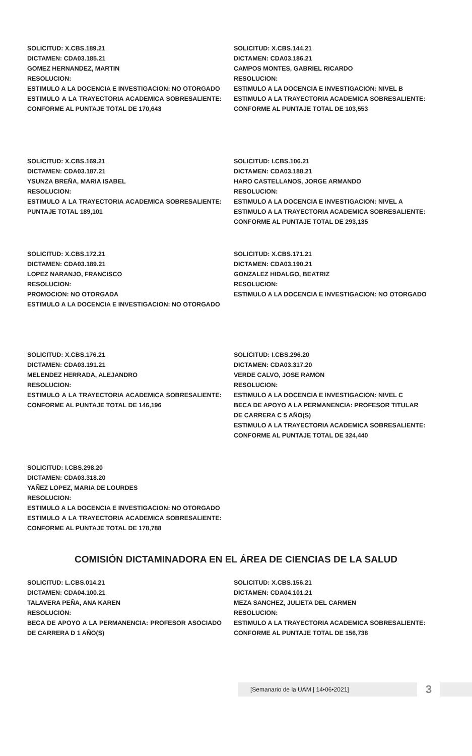SOLICITUD: X.CBS.189.21
DICTAMEN: CDA03.185.21
GOMEZ HERNANDEZ, MARTIN
RESOLUCION:
ESTIMULO A LA DOCENCIA E INVESTIGACION: NO OTORGADO
ESTIMULO A LA TRAYECTORIA ACADEMICA SOBRESALIENTE: CONFORME AL PUNTAJE TOTAL DE 170,643
SOLICITUD: X.CBS.144.21
DICTAMEN: CDA03.186.21
CAMPOS MONTES, GABRIEL RICARDO
RESOLUCION:
ESTIMULO A LA DOCENCIA E INVESTIGACION: NIVEL B
ESTIMULO A LA TRAYECTORIA ACADEMICA SOBRESALIENTE: CONFORME AL PUNTAJE TOTAL DE 103,553
SOLICITUD: X.CBS.169.21
DICTAMEN: CDA03.187.21
YSUNZA BREÑA, MARIA ISABEL
RESOLUCION:
ESTIMULO A LA TRAYECTORIA ACADEMICA SOBRESALIENTE: PUNTAJE TOTAL 189,101
SOLICITUD: I.CBS.106.21
DICTAMEN: CDA03.188.21
HARO CASTELLANOS, JORGE ARMANDO
RESOLUCION:
ESTIMULO A LA DOCENCIA E INVESTIGACION: NIVEL A
ESTIMULO A LA TRAYECTORIA ACADEMICA SOBRESALIENTE: CONFORME AL PUNTAJE TOTAL DE 293,135
SOLICITUD: X.CBS.172.21
DICTAMEN: CDA03.189.21
LOPEZ NARANJO, FRANCISCO
RESOLUCION:
PROMOCION: NO OTORGADA
ESTIMULO A LA DOCENCIA E INVESTIGACION: NO OTORGADO
SOLICITUD: X.CBS.171.21
DICTAMEN: CDA03.190.21
GONZALEZ HIDALGO, BEATRIZ
RESOLUCION:
ESTIMULO A LA DOCENCIA E INVESTIGACION: NO OTORGADO
SOLICITUD: X.CBS.176.21
DICTAMEN: CDA03.191.21
MELENDEZ HERRADA, ALEJANDRO
RESOLUCION:
ESTIMULO A LA TRAYECTORIA ACADEMICA SOBRESALIENTE: CONFORME AL PUNTAJE TOTAL DE 146,196
SOLICITUD: I.CBS.296.20
DICTAMEN: CDA03.317.20
VERDE CALVO, JOSE RAMON
RESOLUCION:
ESTIMULO A LA DOCENCIA E INVESTIGACION: NIVEL C
BECA DE APOYO A LA PERMANENCIA: PROFESOR TITULAR DE CARRERA C 5 AÑO(S)
ESTIMULO A LA TRAYECTORIA ACADEMICA SOBRESALIENTE: CONFORME AL PUNTAJE TOTAL DE 324,440
SOLICITUD: I.CBS.298.20
DICTAMEN: CDA03.318.20
YAÑEZ LOPEZ, MARIA DE LOURDES
RESOLUCION:
ESTIMULO A LA DOCENCIA E INVESTIGACION: NO OTORGADO
ESTIMULO A LA TRAYECTORIA ACADEMICA SOBRESALIENTE: CONFORME AL PUNTAJE TOTAL DE 178,788
COMISIÓN DICTAMINADORA EN EL ÁREA DE CIENCIAS DE LA SALUD
SOLICITUD: L.CBS.014.21
DICTAMEN: CDA04.100.21
TALAVERA PEÑA, ANA KAREN
RESOLUCION:
BECA DE APOYO A LA PERMANENCIA: PROFESOR ASOCIADO DE CARRERA D 1 AÑO(S)
SOLICITUD: X.CBS.156.21
DICTAMEN: CDA04.101.21
MEZA SANCHEZ, JULIETA DEL CARMEN
RESOLUCION:
ESTIMULO A LA TRAYECTORIA ACADEMICA SOBRESALIENTE: CONFORME AL PUNTAJE TOTAL DE 156,738
[Semanario de la UAM | 14•06•2021]
3